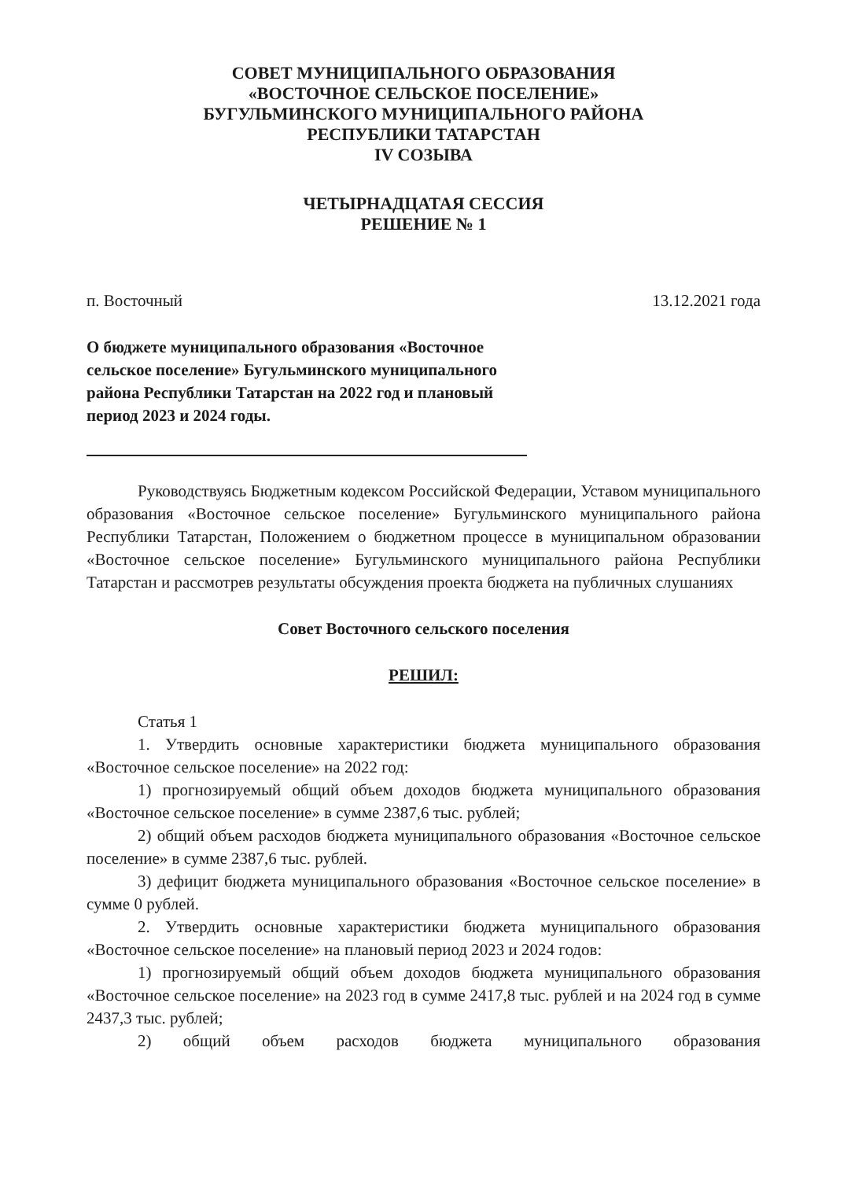СОВЕТ МУНИЦИПАЛЬНОГО ОБРАЗОВАНИЯ
«ВОСТОЧНОЕ СЕЛЬСКОЕ ПОСЕЛЕНИЕ»
БУГУЛЬМИНСКОГО МУНИЦИПАЛЬНОГО РАЙОНА
РЕСПУБЛИКИ ТАТАРСТАН
IV СОЗЫВА
ЧЕТЫРНАДЦАТАЯ СЕССИЯ
РЕШЕНИЕ № 1
п. Восточный 13.12.2021 года
О бюджете муниципального образования «Восточное сельское поселение» Бугульминского муниципального района Республики Татарстан на 2022 год и плановый период 2023 и 2024 годы.
Руководствуясь Бюджетным кодексом Российской Федерации, Уставом муниципального образования «Восточное сельское поселение» Бугульминского муниципального района Республики Татарстан, Положением о бюджетном процессе в муниципальном образовании «Восточное сельское поселение» Бугульминского муниципального района Республики Татарстан и рассмотрев результаты обсуждения проекта бюджета на публичных слушаниях
Совет Восточного сельского поселения
РЕШИЛ:
Статья 1
1. Утвердить основные характеристики бюджета муниципального образования «Восточное сельское поселение» на 2022 год:
1) прогнозируемый общий объем доходов бюджета муниципального образования «Восточное сельское поселение» в сумме 2387,6 тыс. рублей;
2) общий объем расходов бюджета муниципального образования «Восточное сельское поселение» в сумме 2387,6 тыс. рублей.
3) дефицит бюджета муниципального образования «Восточное сельское поселение» в сумме 0 рублей.
2. Утвердить основные характеристики бюджета муниципального образования «Восточное сельское поселение» на плановый период 2023 и 2024 годов:
1) прогнозируемый общий объем доходов бюджета муниципального образования «Восточное сельское поселение» на 2023 год в сумме 2417,8 тыс. рублей и на 2024 год в сумме 2437,3 тыс. рублей;
2) общий объем расходов бюджета муниципального образования